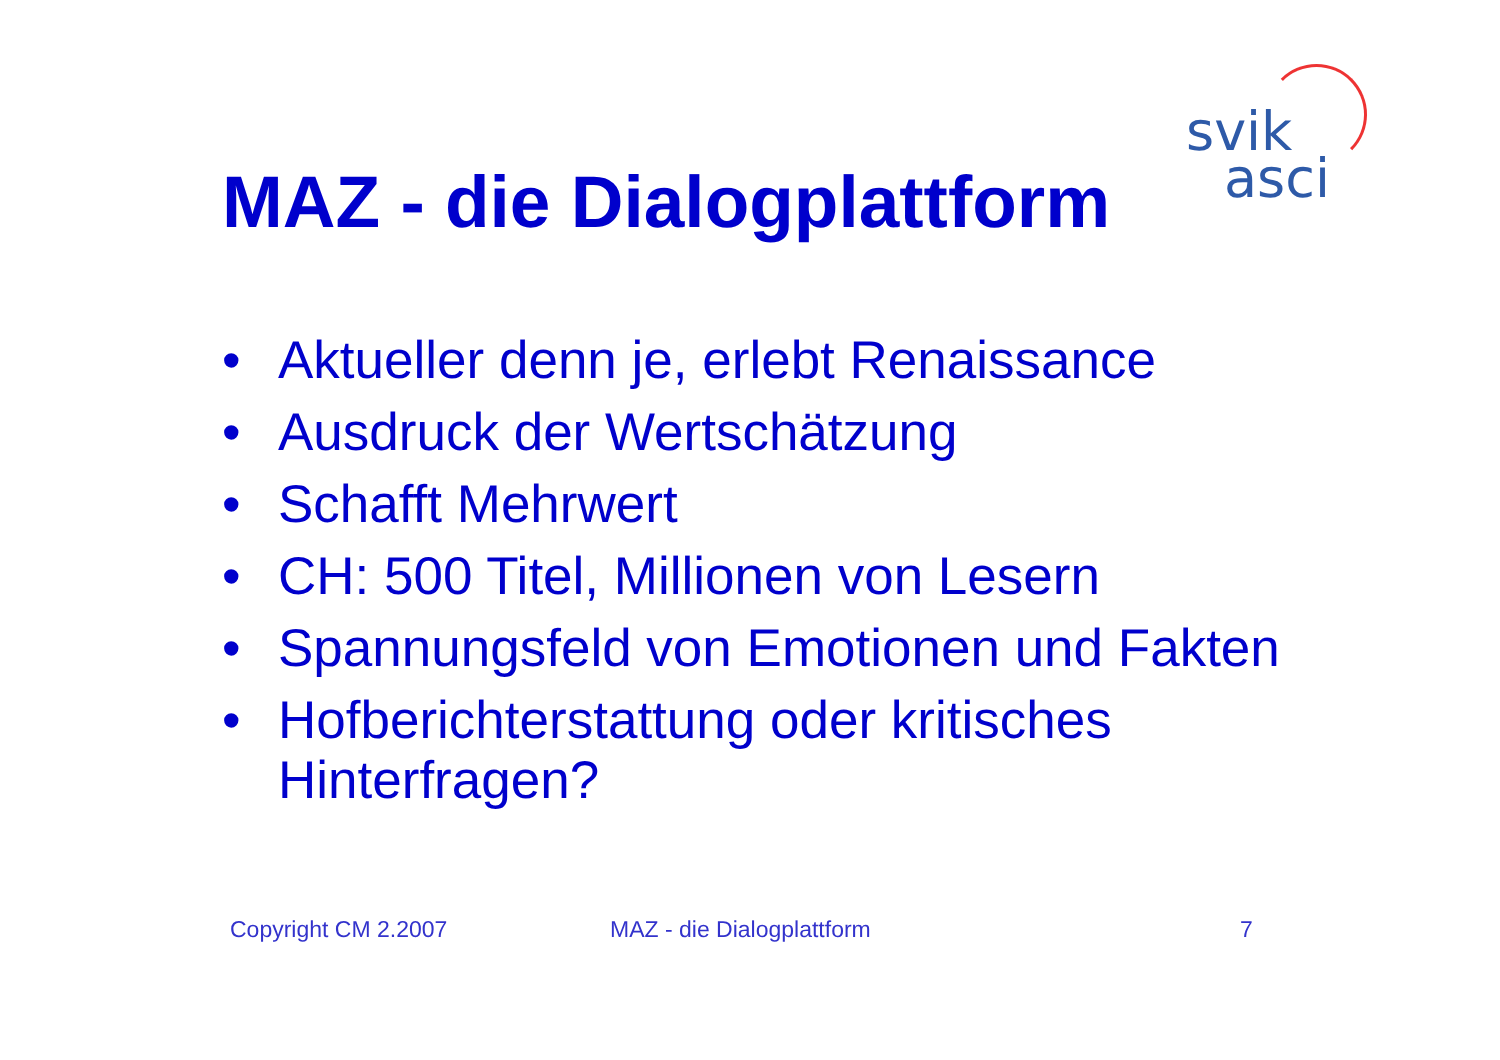svik
asci
MAZ - die Dialogplattform
• Aktueller denn je, erlebt Renaissance
• Ausdruck der Wertschätzung
• Schafft Mehrwert
• CH: 500 Titel, Millionen von Lesern
• Spannungsfeld von Emotionen und Fakten
• Hofberichterstattung oder kritisches Hinterfragen?
Copyright CM 2.2007 MAZ - die Dialogplattform 7